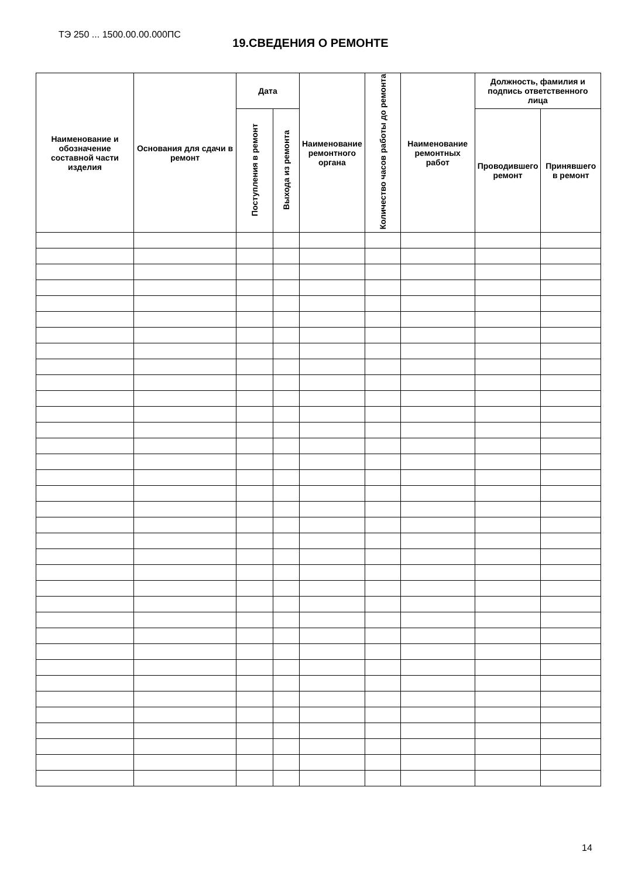ТЭ 250 ... 1500.00.00.000ПС
19.СВЕДЕНИЯ О РЕМОНТЕ
| Наименование и обозначение составной части изделия | Основания для сдачи в ремонт | Дата | | Наименование ремонтного органа | Количество часов работы до ремонта | Наименование ремонтных работ | Должность, фамилия и подпись ответственного лица | |
| --- | --- | --- | --- | --- | --- | --- | --- | --- |
| | | Поступления в ремонт | Выхода из ремонта | | | | Проводившего ремонт | Принявшего в ремонт |
14